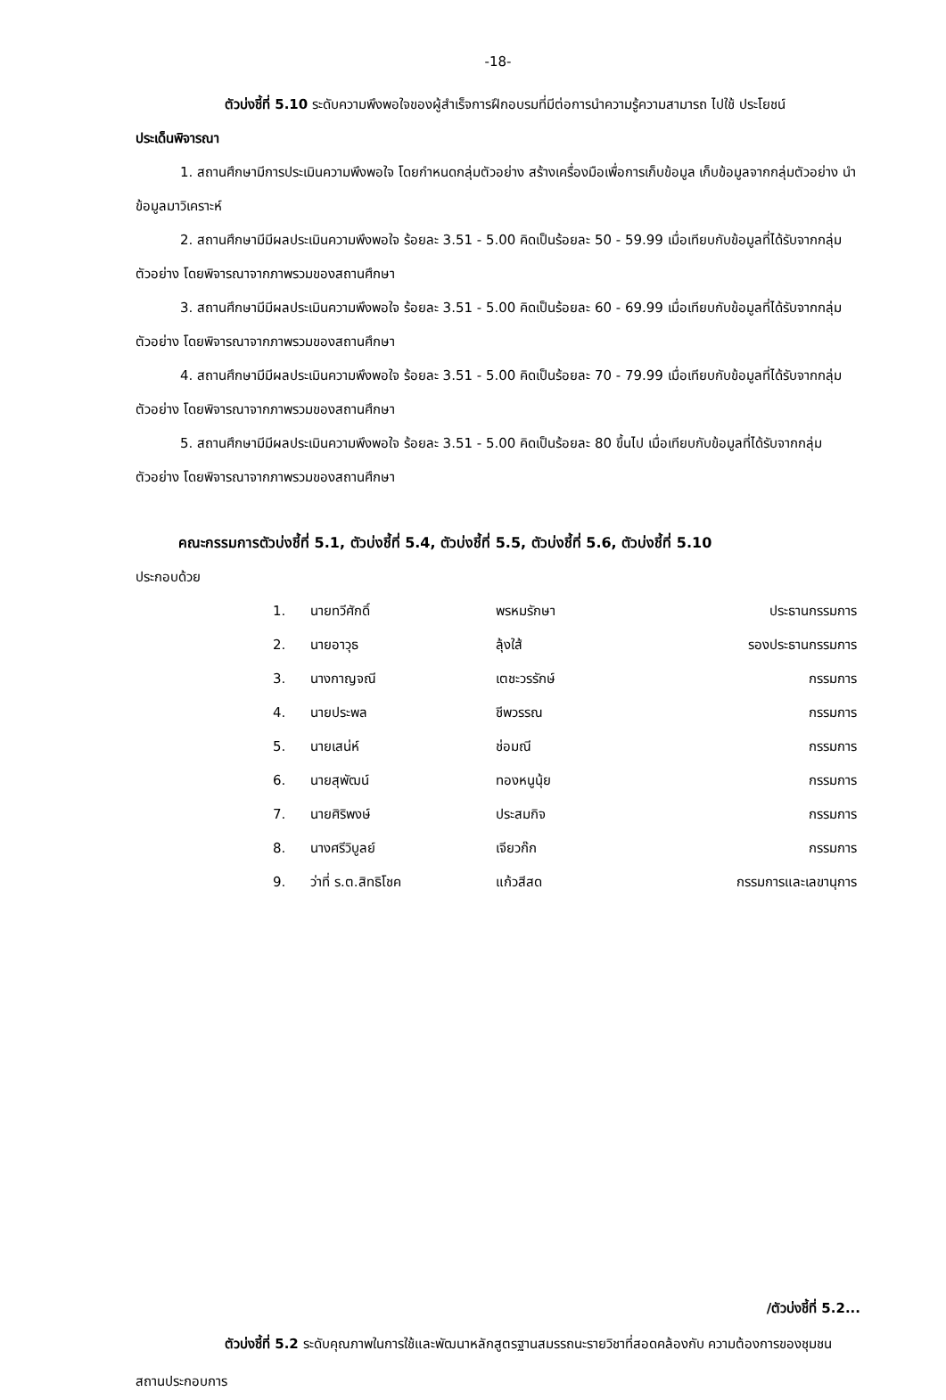-18-
ตัวบ่งชี้ที่ 5.10 ระดับความพึงพอใจของผู้สำเร็จการฝึกอบรมที่มีต่อการนำความรู้ความสามารถ ไปใช้ ประโยชน์
ประเด็นพิจารณา
1. สถานศึกษามีการประเมินความพึงพอใจ โดยกำหนดกลุ่มตัวอย่าง สร้างเครื่องมือเพื่อการเก็บข้อมูล เก็บข้อมูลจากกลุ่มตัวอย่าง นำข้อมูลมาวิเคราะห์
2. สถานศึกษามีมีผลประเมินความพึงพอใจ ร้อยละ 3.51 - 5.00 คิดเป็นร้อยละ 50 - 59.99 เมื่อเทียบกับข้อมูลที่ได้รับจากกลุ่มตัวอย่าง โดยพิจารณาจากภาพรวมของสถานศึกษา
3. สถานศึกษามีมีผลประเมินความพึงพอใจ ร้อยละ 3.51 - 5.00 คิดเป็นร้อยละ 60 - 69.99 เมื่อเทียบกับข้อมูลที่ได้รับจากกลุ่มตัวอย่าง โดยพิจารณาจากภาพรวมของสถานศึกษา
4. สถานศึกษามีมีผลประเมินความพึงพอใจ ร้อยละ 3.51 - 5.00 คิดเป็นร้อยละ 70 - 79.99 เมื่อเทียบกับข้อมูลที่ได้รับจากกลุ่มตัวอย่าง โดยพิจารณาจากภาพรวมของสถานศึกษา
5. สถานศึกษามีมีผลประเมินความพึงพอใจ ร้อยละ 3.51 - 5.00 คิดเป็นร้อยละ 80 ขึ้นไป เมื่อเทียบกับข้อมูลที่ได้รับจากกลุ่มตัวอย่าง โดยพิจารณาจากภาพรวมของสถานศึกษา
คณะกรรมการตัวบ่งชี้ที่ 5.1, ตัวบ่งชี้ที่ 5.4, ตัวบ่งชี้ที่ 5.5, ตัวบ่งชี้ที่ 5.6, ตัวบ่งชี้ที่ 5.10
ประกอบด้วย
| 1. | นายทวีศักดิ์ | พรหมรักษา | ประธานกรรมการ |
| 2. | นายอาวุธ | ลุ้งใส้ | รองประธานกรรมการ |
| 3. | นางกาญจณี | เตชะวรรักษ์ | กรรมการ |
| 4. | นายประพล | ชีพวรรณ | กรรมการ |
| 5. | นายเสน่ห์ | ช่อมณี | กรรมการ |
| 6. | นายสุพัฒน์ | ทองหนูนุ้ย | กรรมการ |
| 7. | นายศิริพงษ์ | ประสมกิจ | กรรมการ |
| 8. | นางศรีวิบูลย์ | เจียวก๊ก | กรรมการ |
| 9. | ว่าที่ ร.ต.สิทธิโชค | แก้วสีสด | กรรมการและเลขานุการ |
/ตัวบ่งชี้ที่ 5.2...
ตัวบ่งชี้ที่ 5.2 ระดับคุณภาพในการใช้และพัฒนาหลักสูตรฐานสมรรถนะรายวิชาที่สอดคล้องกับ ความต้องการของชุมชน สถานประกอบการ